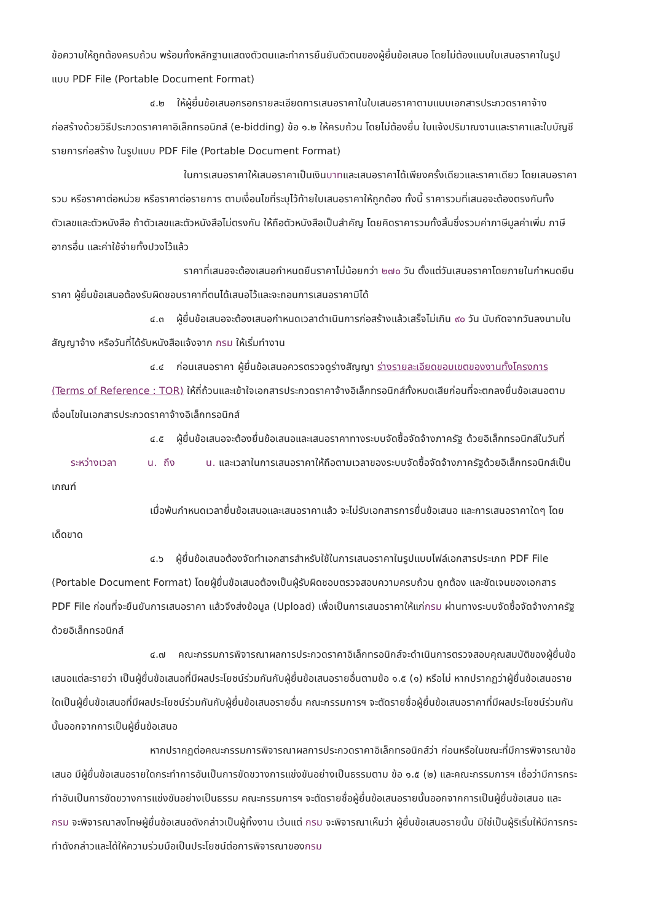ข้อความให้ถูกต้องครบถ้วน พร้อมทั้งหลักฐานแสดงตัวตนและทำการยืนยันตัวตนของผู้ยื่นข้อเสนอ โดยไม่ต้องแนบใบเสนอราคาในรูปแบบ PDF File (Portable Document Format)
๔.๒ ให้ผู้ยื่นข้อเสนอกรอกรายละเอียดการเสนอราคาในใบเสนอราคาตามแนบเอกสารประกวดราคาจ้างก่อสร้างด้วยวิธีประกวดราคาคาอิเล็กทรอนิกส์ (e-bidding) ข้อ ๑.๒ ให้ครบถ้วน โดยไม่ต้องยื่น ใบแจ้งปริมาณงานและราคาและใบบัญชีรายการก่อสร้าง ในรูปแบบ PDF File (Portable Document Format)
ในการเสนอราคาให้เสนอราคาเป็นเงินบาทและเสนอราคาได้เพียงครั้งเดียวและราคาเดียว โดยเสนอราคารวม หรือราคาต่อหน่วย หรือราคาต่อรายการ ตามเงื่อนไขที่ระบุไว้ท้ายใบเสนอราคาให้ถูกต้อง ทั้งนี้ ราคารวมที่เสนอจะต้องตรงกันทั้งตัวเลขและตัวหนังสือ ถ้าตัวเลขและตัวหนังสือไม่ตรงกัน ให้ถือตัวหนังสือเป็นสำคัญ โดยคิดราคารวมทั้งสิ้นซึ่งรวมค่าภาษีมูลค่าเพิ่ม ภาษีอากรอื่น และค่าใช้จ่ายทั้งปวงไว้แล้ว
ราคาที่เสนอจะต้องเสนอกำหนดยืนราคาไม่น้อยกว่า ๒๗๐ วัน ตั้งแต่วันเสนอราคาโดยภายในกำหนดยืนราคา ผู้ยื่นข้อเสนอต้องรับผิดชอบราคาที่ตนได้เสนอไว้และจะถอนการเสนอราคามิได้
๔.๓ ผู้ยื่นข้อเสนอจะต้องเสนอกำหนดเวลาดำเนินการก่อสร้างแล้วเสร็จไม่เกิน ๙๐ วัน นับถัดจากวันลงนามในสัญญาจ้าง หรือวันที่ได้รับหนังสือแจ้งจาก กรม ให้เริ่มทำงาน
๔.๔ ก่อนเสนอราคา ผู้ยื่นข้อเสนอควรตรวจดูร่างสัญญา ร่างรายละเอียดขอบเขตของงานทั้งโครงการ (Terms of Reference : TOR) ให้ถี่ถ้วนและเข้าใจเอกสารประกวดราคาจ้างอิเล็กทรอนิกส์ทั้งหมดเสียก่อนที่จะตกลงยื่นข้อเสนอตามเงื่อนไขในเอกสารประกวดราคาจ้างอิเล็กทรอนิกส์
๔.๕ ผู้ยื่นข้อเสนอจะต้องยื่นข้อเสนอและเสนอราคาทางระบบจัดซื้อจัดจ้างภาครัฐ ด้วยอิเล็กทรอนิกส์ในวันที่ ระหว่างเวลา น. ถึง น. และเวลาในการเสนอราคาให้ถือตามเวลาของระบบจัดซื้อจัดจ้างภาครัฐด้วยอิเล็กทรอนิกส์เป็นเกณฑ์
เมื่อพ้นกำหนดเวลายื่นข้อเสนอและเสนอราคาแล้ว จะไม่รับเอกสารการยื่นข้อเสนอ และการเสนอราคาใดๆ โดยเด็ดขาด
๔.๖ ผู้ยื่นข้อเสนอต้องจัดทำเอกสารสำหรับใช้ในการเสนอราคาในรูปแบบไฟล์เอกสารประเภท PDF File (Portable Document Format) โดยผู้ยื่นข้อเสนอต้องเป็นผู้รับผิดชอบตรวจสอบความครบถ้วน ถูกต้อง และชัดเจนของเอกสาร PDF File ก่อนที่จะยืนยันการเสนอราคา แล้วจึงส่งข้อมูล (Upload) เพื่อเป็นการเสนอราคาให้แก่กรม ผ่านทางระบบจัดซื้อจัดจ้างภาครัฐด้วยอิเล็กทรอนิกส์
๔.๗ คณะกรรมการพิจารณาผลการประกวดราคาอิเล็กทรอนิกส์จะดำเนินการตรวจสอบคุณสมบัติของผู้ยื่นข้อเสนอแต่ละรายว่า เป็นผู้ยื่นข้อเสนอที่มีผลประโยชน์ร่วมกันกับผู้ยื่นข้อเสนอรายอื่นตามข้อ ๑.๕ (๑) หรือไม่ หากปรากฏว่าผู้ยื่นข้อเสนอรายใดเป็นผู้ยื่นข้อเสนอที่มีผลประโยชน์ร่วมกันกับผู้ยื่นข้อเสนอรายอื่น คณะกรรมการฯ จะตัดรายชื่อผู้ยื่นข้อเสนอราคาที่มีผลประโยชน์ร่วมกันนั้นออกจากการเป็นผู้ยื่นข้อเสนอ
หากปรากฏต่อคณะกรรมการพิจารณาผลการประกวดราคาอิเล็กทรอนิกส์ว่า ก่อนหรือในขณะที่มีการพิจารณาข้อเสนอ มีผู้ยื่นข้อเสนอรายใดกระทำการอันเป็นการขัดขวางการแข่งขันอย่างเป็นธรรมตาม ข้อ ๑.๕ (๒) และคณะกรรมการฯ เชื่อว่ามีการกระทำอันเป็นการขัดขวางการแข่งขันอย่างเป็นธรรม คณะกรรมการฯ จะตัดรายชื่อผู้ยื่นข้อเสนอรายนั้นออกจากการเป็นผู้ยื่นข้อเสนอ และกรม จะพิจารณาลงโทษผู้ยื่นข้อเสนอดังกล่าวเป็นผู้ทิ้งงาน เว้นแต่ กรม จะพิจารณาเห็นว่า ผู้ยื่นข้อเสนอรายนั้น มิใช่เป็นผู้ริเริ่มให้มีการกระทำดังกล่าวและได้ให้ความร่วมมือเป็นประโยชน์ต่อการพิจารณาของกรม